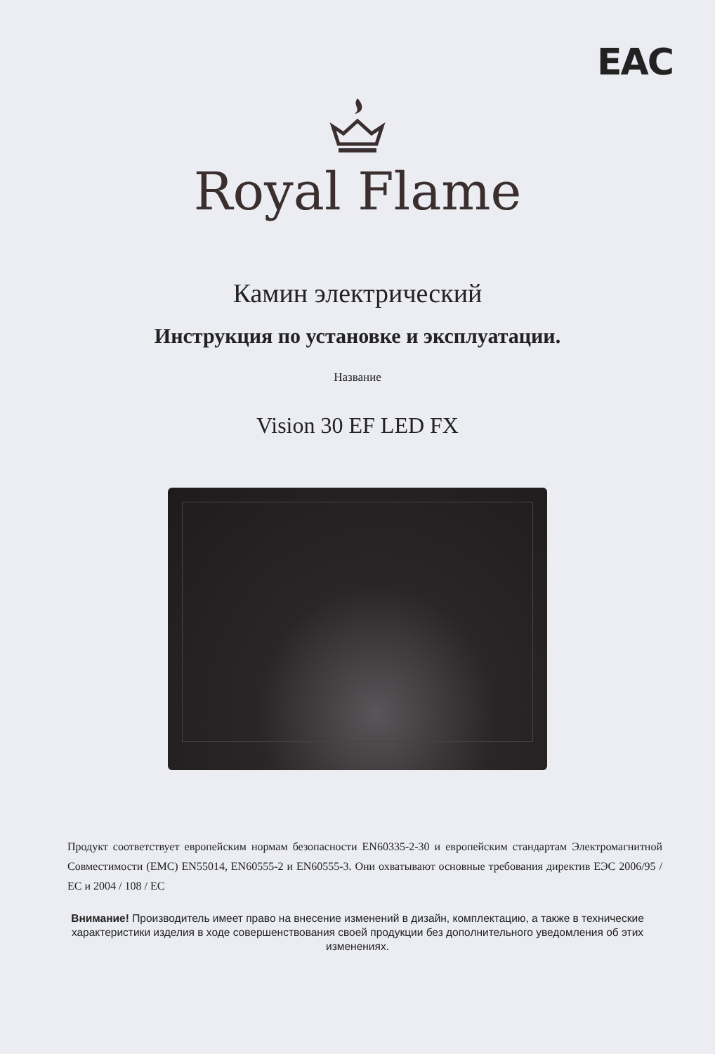EAC
Royal Flame
Камин электрический
Инструкция по установке и эксплуатации.
Название
Vision 30 EF LED FX
Продукт соответствует европейским нормам безопасности EN60335-2-30 и европейским стандартам Электромагнитной Совместимости (ЕМС) EN55014, EN60555-2 и EN60555-3. Они охватывают основные требования директив ЕЭС 2006/95 / ЕС и 2004 / 108 / ЕС
Внимание! Производитель имеет право на внесение изменений в дизайн, комплектацию, а также в технические характеристики изделия в ходе совершенствования своей продукции без дополнительного уведомления об этих изменениях.